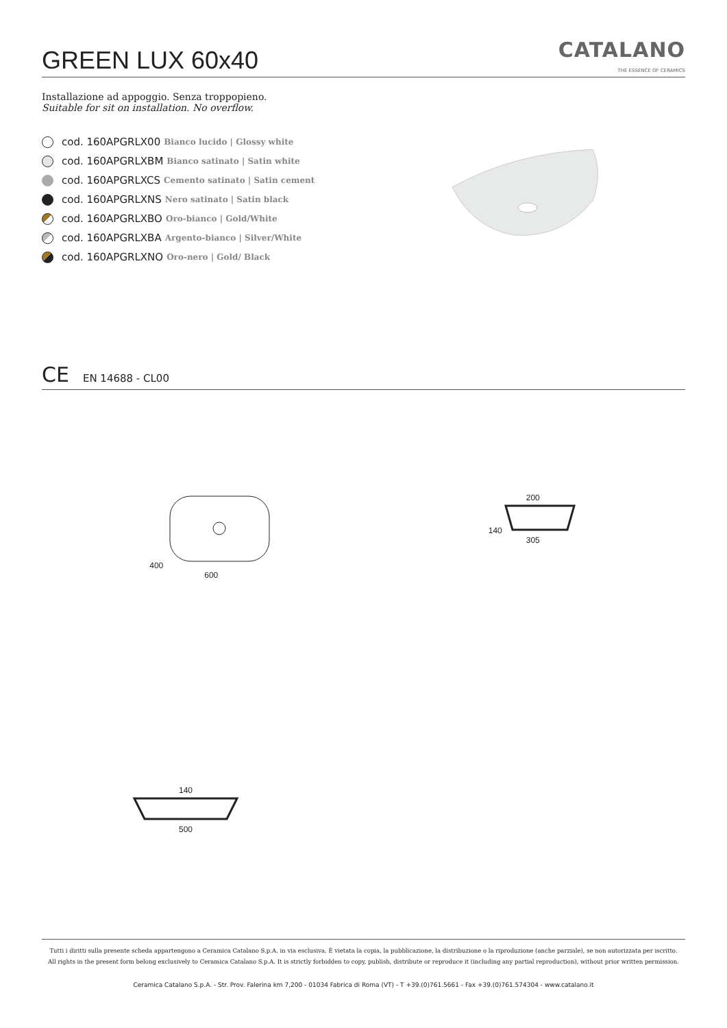GREEN LUX 60x40
CATALANO
THE ESSENCE OF CERAMICS
Installazione ad appoggio. Senza troppopieno.
Suitable for sit on installation. No overflow.
cod. 160APGRLX00 Bianco lucido | Glossy white
cod. 160APGRLXBM Bianco satinato | Satin white
cod. 160APGRLXCS Cemento satinato | Satin cement
cod. 160APGRLXNS Nero satinato | Satin black
cod. 160APGRLXBO Oro-bianco | Gold/White
cod. 160APGRLXBA Argento-bianco | Silver/White
cod. 160APGRLXNO Oro-nero | Gold/ Black
CE EN 14688 - CL00
400
600
200
140
305
140
500
Tutti i diritti sulla presente scheda appartengono a Ceramica Catalano S.p.A. in via esclusiva. È vietata la copia, la pubblicazione, la distribuzione o la riproduzione (anche parziale), se non autorizzata per iscritto.
All rights in the present form belong exclusively to Ceramica Catalano S.p.A. It is strictly forbidden to copy, publish, distribute or reproduce it (including any partial reproduction), without prior written permission.
Ceramica Catalano S.p.A. - Str. Prov. Falerina km 7,200 - 01034 Fabrica di Roma (VT) - T +39.(0)761.5661 - Fax +39.(0)761.574304 - www.catalano.it